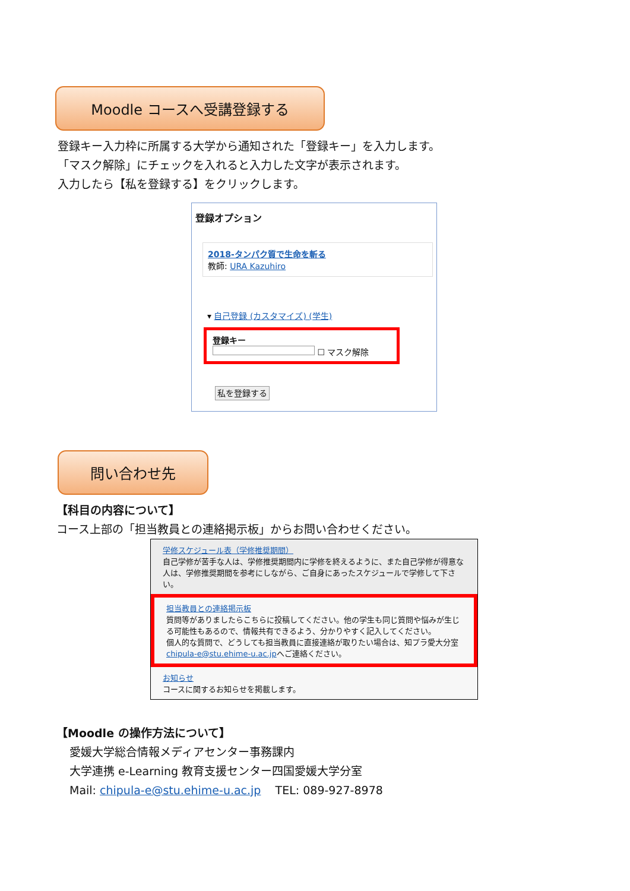Moodle コースへ受講登録する
登録キー入力枠に所属する大学から通知された「登録キー」を入力します。
「マスク解除」にチェックを入れると入力した文字が表示されます。
入力したら【私を登録する】をクリックします。
登録オプション
2018-タンパク質で生命を斬る
教師: URA Kazuhiro
▾ 自己登録 (カスタマイズ) (学生)
登録キー
☐ マスク解除
私を登録する
問い合わせ先
【科目の内容について】
コース上部の「担当教員との連絡掲示板」からお問い合わせください。
学修スケジュール表（学修推奨期間）
自己学修が苦手な人は、学修推奨期間内に学修を終えるように、また自己学修が得意な人は、学修推奨期間を参考にしながら、ご自身にあったスケジュールで学修して下さい。
担当教員との連絡掲示板
質問等がありましたらこちらに投稿してください。他の学生も同じ質問や悩みが生じる可能性もあるので、情報共有できるよう、分かりやすく記入してください。
個人的な質問で、どうしても担当教員に直接連絡が取りたい場合は、知プラ愛大分室chipula-e@stu.ehime-u.ac.jpへご連絡ください。
お知らせ
コースに関するお知らせを掲載します。
【Moodle の操作方法について】
愛媛大学総合情報メディアセンター事務課内
大学連携 e-Learning 教育支援センター四国愛媛大学分室
Mail: chipula-e@stu.ehime-u.ac.jp TEL: 089-927-8978